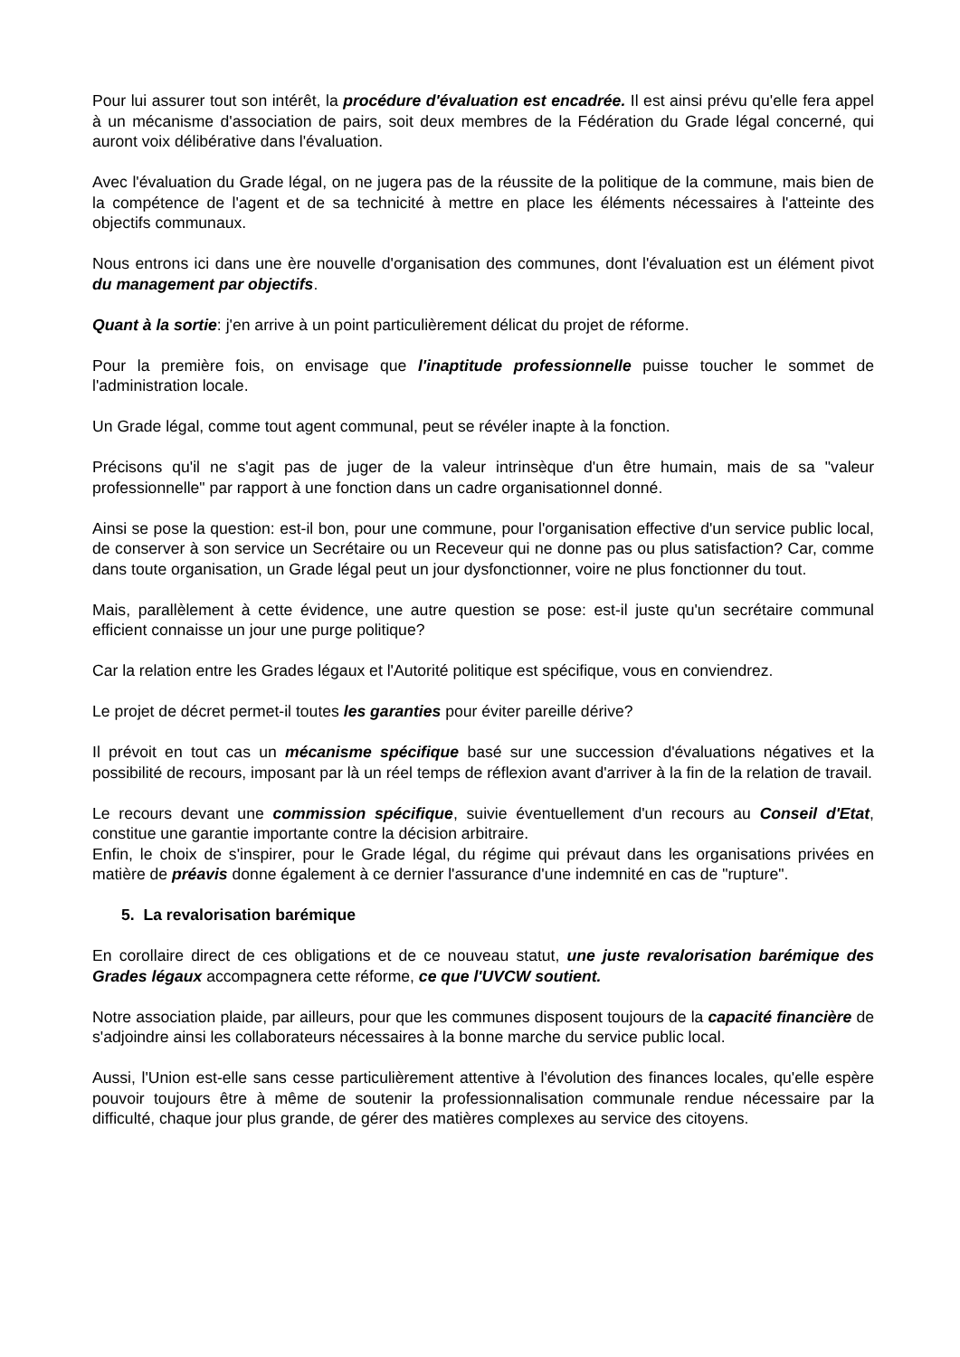Pour lui assurer tout son intérêt, la procédure d'évaluation est encadrée. Il est ainsi prévu qu'elle fera appel à un mécanisme d'association de pairs, soit deux membres de la Fédération du Grade légal concerné, qui auront voix délibérative dans l'évaluation.
Avec l'évaluation du Grade légal, on ne jugera pas de la réussite de la politique de la commune, mais bien de la compétence de l'agent et de sa technicité à mettre en place les éléments nécessaires à l'atteinte des objectifs communaux.
Nous entrons ici dans une ère nouvelle d'organisation des communes, dont l'évaluation est un élément pivot du management par objectifs.
Quant à la sortie: j'en arrive à un point particulièrement délicat du projet de réforme.
Pour la première fois, on envisage que l'inaptitude professionnelle puisse toucher le sommet de l'administration locale.
Un Grade légal, comme tout agent communal, peut se révéler inapte à la fonction.
Précisons qu'il ne s'agit pas de juger de la valeur intrinsèque d'un être humain, mais de sa "valeur professionnelle" par rapport à une fonction dans un cadre organisationnel donné.
Ainsi se pose la question: est-il bon, pour une commune, pour l'organisation effective d'un service public local, de conserver à son service un Secrétaire ou un Receveur qui ne donne pas ou plus satisfaction? Car, comme dans toute organisation, un Grade légal peut un jour dysfonctionner, voire ne plus fonctionner du tout.
Mais, parallèlement à cette évidence, une autre question se pose: est-il juste qu'un secrétaire communal efficient connaisse un jour une purge politique?
Car la relation entre les Grades légaux et l'Autorité politique est spécifique, vous en conviendrez.
Le projet de décret permet-il toutes les garanties pour éviter pareille dérive?
Il prévoit en tout cas un mécanisme spécifique basé sur une succession d'évaluations négatives et la possibilité de recours, imposant par là un réel temps de réflexion avant d'arriver à la fin de la relation de travail.
Le recours devant une commission spécifique, suivie éventuellement d'un recours au Conseil d'Etat, constitue une garantie importante contre la décision arbitraire.
Enfin, le choix de s'inspirer, pour le Grade légal, du régime qui prévaut dans les organisations privées en matière de préavis donne également à ce dernier l'assurance d'une indemnité en cas de "rupture".
5. La revalorisation barémique
En corollaire direct de ces obligations et de ce nouveau statut, une juste revalorisation barémique des Grades légaux accompagnera cette réforme, ce que l'UVCW soutient.
Notre association plaide, par ailleurs, pour que les communes disposent toujours de la capacité financière de s'adjoindre ainsi les collaborateurs nécessaires à la bonne marche du service public local.
Aussi, l'Union est-elle sans cesse particulièrement attentive à l'évolution des finances locales, qu'elle espère pouvoir toujours être à même de soutenir la professionnalisation communale rendue nécessaire par la difficulté, chaque jour plus grande, de gérer des matières complexes au service des citoyens.